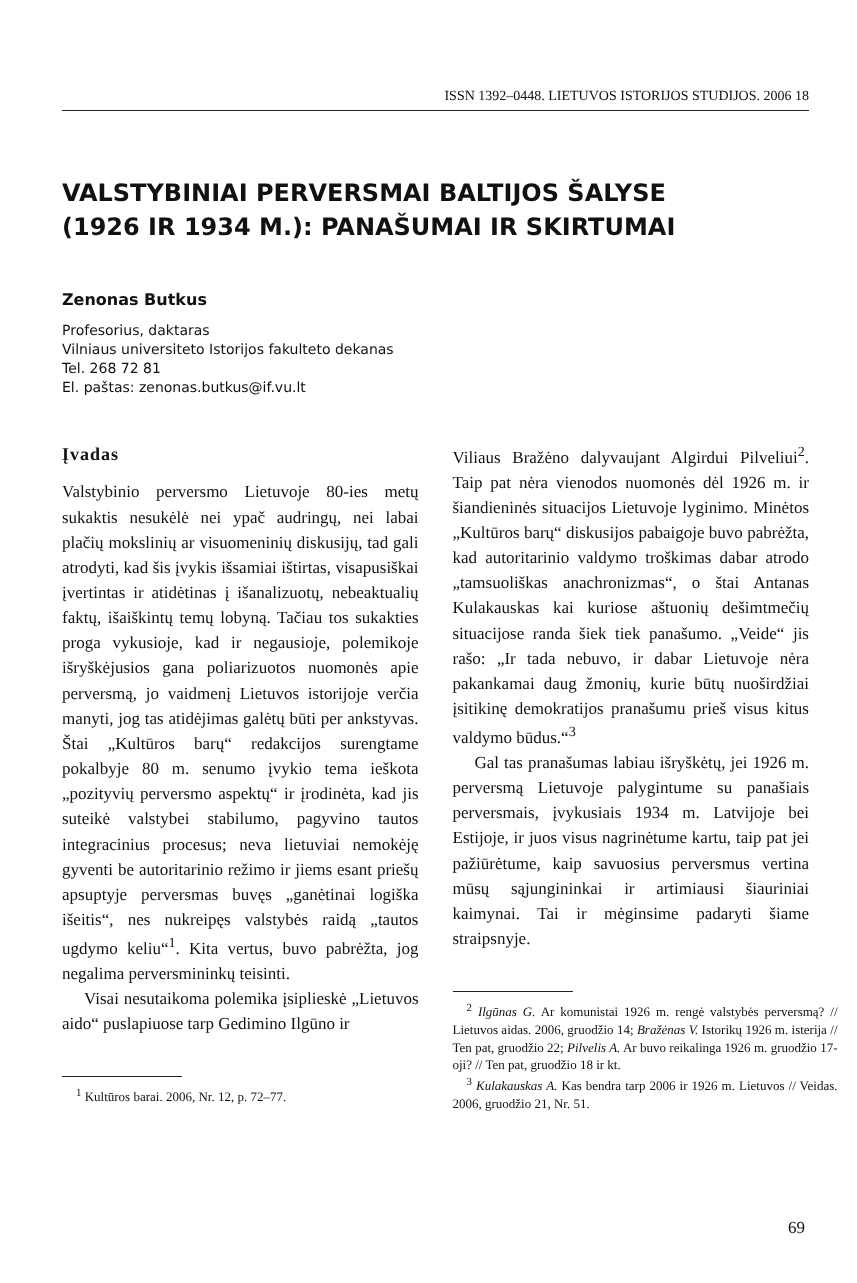ISSN 1392–0448. LIETUVOS ISTORIJOS STUDIJOS. 2006 18
VALSTYBINIAI PERVERSMAI BALTIJOS ŠALYSE
(1926 IR 1934 M.): PANAŠUMAI IR SKIRTUMAI
Zenonas Butkus
Profesorius, daktaras
Vilniaus universiteto Istorijos fakulteto dekanas
Tel. 268 72 81
El. paštas: zenonas.butkus@if.vu.lt
Įvadas
Valstybinio perversmo Lietuvoje 80-ies metų sukaktis nesukėlė nei ypač audringų, nei labai plačių mokslinių ar visuomeninių diskusijų, tad gali atrodyti, kad šis įvykis išsamiai ištirtas, visapusiškai įvertintas ir atidėtinas į išanalizuotų, nebeaktualių faktų, išaiškintų temų lobyną. Tačiau tos sukakties proga vykusioje, kad ir negausioje, polemikoje išryškėjusios gana poliarizuotos nuomonės apie perversmą, jo vaidmenį Lietuvos istorijoje verčia manyti, jog tas atidėjimas galėtų būti per ankstyvas. Štai „Kultūros barų“ redakcijos surengtame pokalbyje 80 m. senumo įvykio tema ieškota „pozityvių perversmo aspektų“ ir įrodinėta, kad jis suteikė valstybei stabilumo, pagyvino tautos integracinius procesus; neva lietuviai nemokėję gyventi be autoritarinio režimo ir jiems esant priešų apsuptyje perversmas buvęs „ganėtinai logiška išeitis“, nes nukreipęs valstybės raidą „tautos ugdymo keliu“<sup>1</sup>. Kita vertus, buvo pabrėžta, jog negalima perversmininkų teisinti.
Visai nesutaikoma polemika įsiplieskė „Lietuvos aido“ puslapiuose tarp Gedimino Ilgūno ir
<sup>1</sup> Kultūros barai. 2006, Nr. 12, p. 72–77.
Viliaus Bražėno dalyvaujant Algirdui Pilveliui<sup>2</sup>. Taip pat nėra vienodos nuomonės dėl 1926 m. ir šiandieninės situacijos Lietuvoje lyginimo. Minėtos „Kultūros barų“ diskusijos pabaigoje buvo pabrėžta, kad autoritarinio valdymo troškimas dabar atrodo „tamsuoliškas anachronizmas“, o štai Antanas Kulakauskas kai kuriose aštuonių dešimtmečių situacijose randa šiek tiek panašumo. „Veide“ jis rašo: „Ir tada nebuvo, ir dabar Lietuvoje nėra pakankamai daug žmonių, kurie būtų nuoširdžiai įsitikinę demokratijos pranašumu prieš visus kitus valdymo būdus.“<sup>3</sup>
Gal tas pranašumas labiau išryškėtų, jei 1926 m. perversmą Lietuvoje palygintume su panašiais perversmais, įvykusiais 1934 m. Latvijoje bei Estijoje, ir juos visus nagrinėtume kartu, taip pat jei pažiūrėtume, kaip savuosius perversmus vertina mūsų sąjungininkai ir artimiausi šiauriniai kaimynai. Tai ir mėginsime padaryti šiame straipsnyje.
<sup>2</sup> Ilgūnas G. Ar komunistai 1926 m. rengė valstybės perversmą? // Lietuvos aidas. 2006, gruodžio 14; Bražėnas V. Istorikų 1926 m. isterija // Ten pat, gruodžio 22; Pilvelis A. Ar buvo reikalinga 1926 m. gruodžio 17-oji? // Ten pat, gruodžio 18 ir kt.
<sup>3</sup> Kulakauskas A. Kas bendra tarp 2006 ir 1926 m. Lietuvos // Veidas. 2006, gruodžio 21, Nr. 51.
69